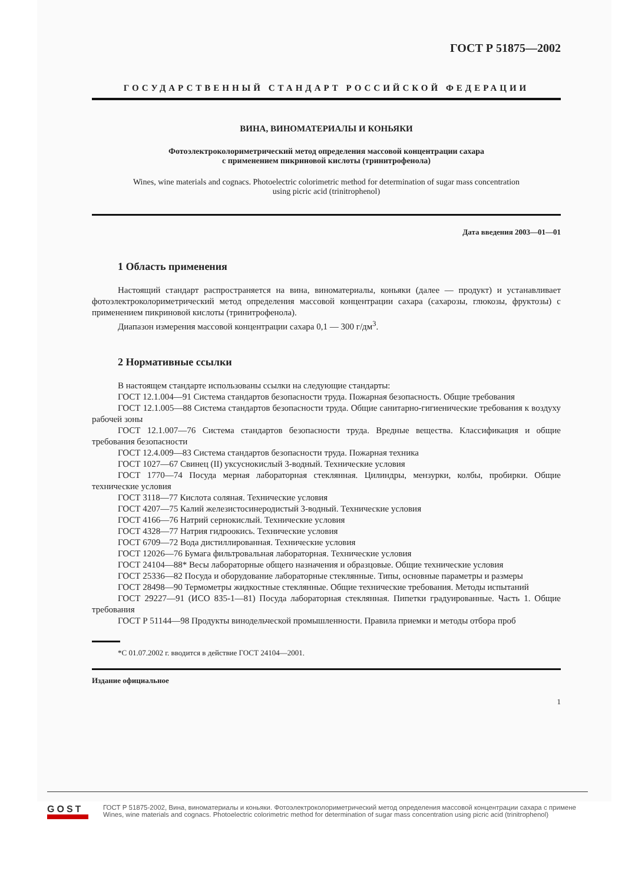ГОСТ Р 51875—2002
ГОСУДАРСТВЕННЫЙ СТАНДАРТ РОССИЙСКОЙ ФЕДЕРАЦИИ
ВИНА, ВИНОМАТЕРИАЛЫ И КОНЬЯКИ
Фотоэлектроколориметрический метод определения массовой концентрации сахара
с применением пикриновой кислоты (тринитрофенола)
Wines, wine materials and cognacs. Photoelectric colorimetric method for determination of sugar mass concentration using picric acid (trinitrophenol)
Дата введения 2003—01—01
1 Область применения
Настоящий стандарт распространяется на вина, виноматериалы, коньяки (далее — продукт) и устанавливает фотоэлектроколориметрический метод определения массовой концентрации сахара (сахарозы, глюкозы, фруктозы) с применением пикриновой кислоты (тринитрофенола).
Диапазон измерения массовой концентрации сахара 0,1 — 300 г/дм<sup>3</sup>.
2 Нормативные ссылки
В настоящем стандарте использованы ссылки на следующие стандарты:
ГОСТ 12.1.004—91 Система стандартов безопасности труда. Пожарная безопасность. Общие требования
ГОСТ 12.1.005—88 Система стандартов безопасности труда. Общие санитарно-гигиенические требования к воздуху рабочей зоны
ГОСТ 12.1.007—76 Система стандартов безопасности труда. Вредные вещества. Классификация и общие требования безопасности
ГОСТ 12.4.009—83 Система стандартов безопасности труда. Пожарная техника
ГОСТ 1027—67 Свинец (II) уксуснокислый 3-водный. Технические условия
ГОСТ 1770—74 Посуда мерная лабораторная стеклянная. Цилиндры, мензурки, колбы, пробирки. Общие технические условия
ГОСТ 3118—77 Кислота соляная. Технические условия
ГОСТ 4207—75 Калий железистосинеродистый 3-водный. Технические условия
ГОСТ 4166—76 Натрий сернокислый. Технические условия
ГОСТ 4328—77 Натрия гидроокись. Технические условия
ГОСТ 6709—72 Вода дистиллированная. Технические условия
ГОСТ 12026—76 Бумага фильтровальная лабораторная. Технические условия
ГОСТ 24104—88* Весы лабораторные общего назначения и образцовые. Общие технические условия
ГОСТ 25336—82 Посуда и оборудование лабораторные стеклянные. Типы, основные параметры и размеры
ГОСТ 28498—90 Термометры жидкостные стеклянные. Общие технические требования. Методы испытаний
ГОСТ 29227—91 (ИСО 835-1—81) Посуда лабораторная стеклянная. Пипетки градуированные. Часть 1. Общие требования
ГОСТ Р 51144—98 Продукты винодельческой промышленности. Правила приемки и методы отбора проб
*С 01.07.2002 г. вводится в действие ГОСТ 24104—2001.
Издание официальное
1
GOST
ГОСТ Р 51875-2002, Вина, виноматериалы и коньяки. Фотоэлектроколориметрический метод определения массовой концентрации сахара с примене
Wines, wine materials and cognacs. Photoelectric colorimetric method for determination of sugar mass concentration using picric acid (trinitrophenol)